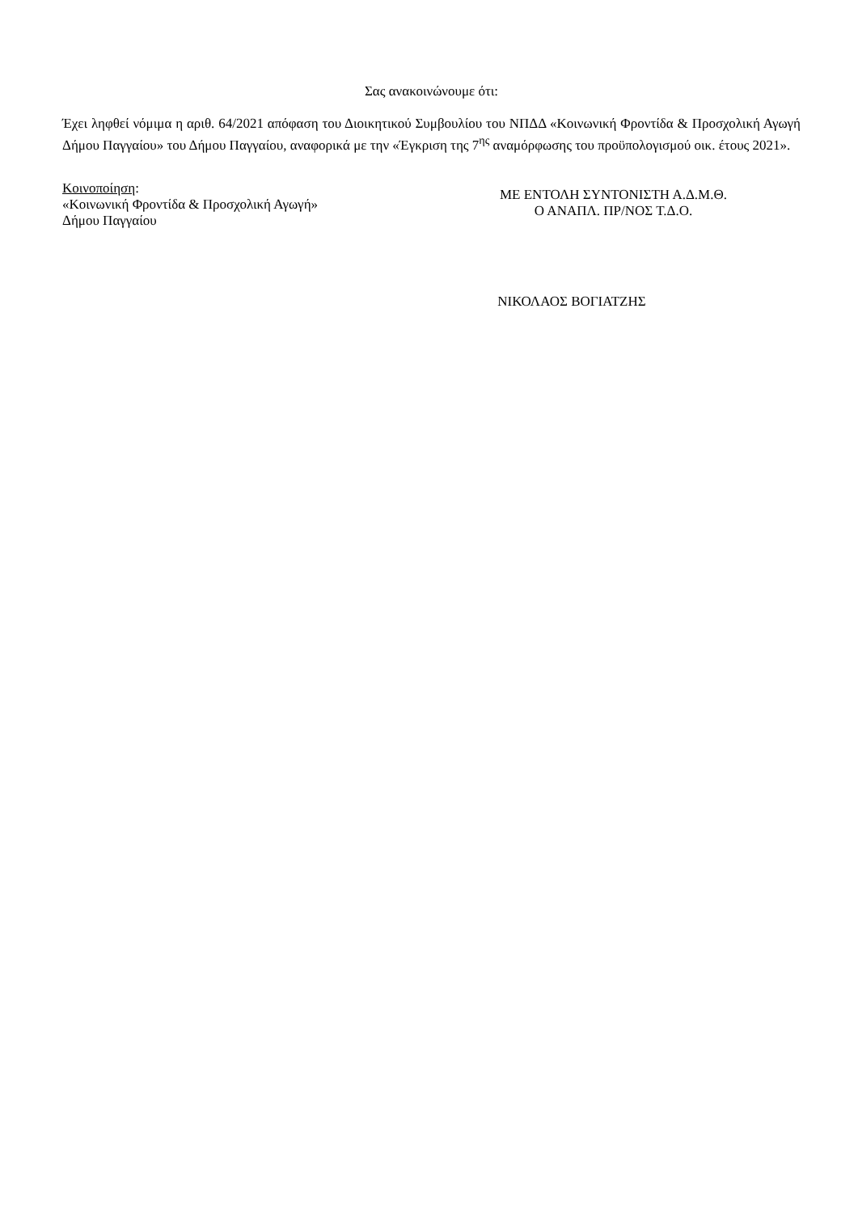Σας ανακοινώνουμε ότι:
Έχει ληφθεί νόμιμα η αριθ. 64/2021 απόφαση του Διοικητικού Συμβουλίου του ΝΠΔΔ «Κοινωνική Φροντίδα & Προσχολική Αγωγή Δήμου Παγγαίου» του Δήμου Παγγαίου, αναφορικά με την «Έγκριση της 7<sup>ης</sup> αναμόρφωσης του προϋπολογισμού οικ. έτους 2021».
Κοινοποίηση:
«Κοινωνική Φροντίδα & Προσχολική Αγωγή»
Δήμου Παγγαίου
ΜΕ ΕΝΤΟΛΗ ΣΥΝΤΟΝΙΣΤΗ Α.Δ.Μ.Θ.
Ο ΑΝΑΠΛ. ΠΡ/ΝΟΣ Τ.Δ.Ο.
ΝΙΚΟΛΑΟΣ ΒΟΓΙΑΤΖΗΣ